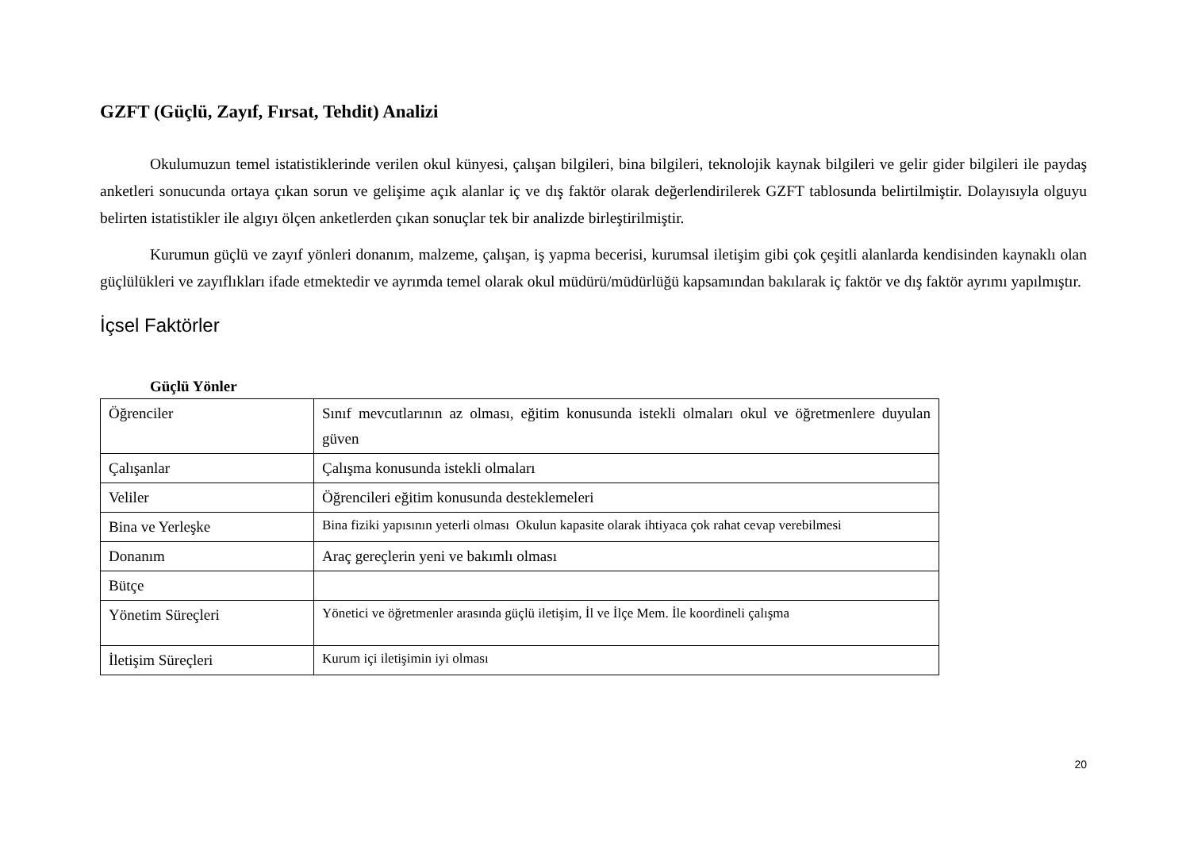GZFT (Güçlü, Zayıf, Fırsat, Tehdit) Analizi
Okulumuzun temel istatistiklerinde verilen okul künyesi, çalışan bilgileri, bina bilgileri, teknolojik kaynak bilgileri ve gelir gider bilgileri ile paydaş anketleri sonucunda ortaya çıkan sorun ve gelişime açık alanlar iç ve dış faktör olarak değerlendirilerek GZFT tablosunda belirtilmiştir. Dolayısıyla olguyu belirten istatistikler ile algıyı ölçen anketlerden çıkan sonuçlar tek bir analizde birleştirilmiştir.
Kurumun güçlü ve zayıf yönleri donanım, malzeme, çalışan, iş yapma becerisi, kurumsal iletişim gibi çok çeşitli alanlarda kendisinden kaynaklı olan güçlülükleri ve zayıflıkları ifade etmektedir ve ayrımda temel olarak okul müdürü/müdürlüğü kapsamından bakılarak iç faktör ve dış faktör ayrımı yapılmıştır.
İçsel Faktörler
Güçlü Yönler
| Öğrenciler | Sınıf mevcutlarının az olması, eğitim konusunda istekli olmaları okul ve öğretmenlere duyulan güven |
| Çalışanlar | Çalışma konusunda istekli olmaları |
| Veliler | Öğrencileri eğitim konusunda desteklemeleri |
| Bina ve Yerleşke | Bina fiziki yapısının yeterli olması Okulun kapasite olarak ihtiyaca çok rahat cevap verebilmesi |
| Donanım | Araç gereçlerin yeni ve bakımlı olması |
| Bütçe | |
| Yönetim Süreçleri | Yönetici ve öğretmenler arasında güçlü iletişim, İl ve İlçe Mem. İle koordineli çalışma |
| İletişim Süreçleri | Kurum içi iletişimin iyi olması |
20